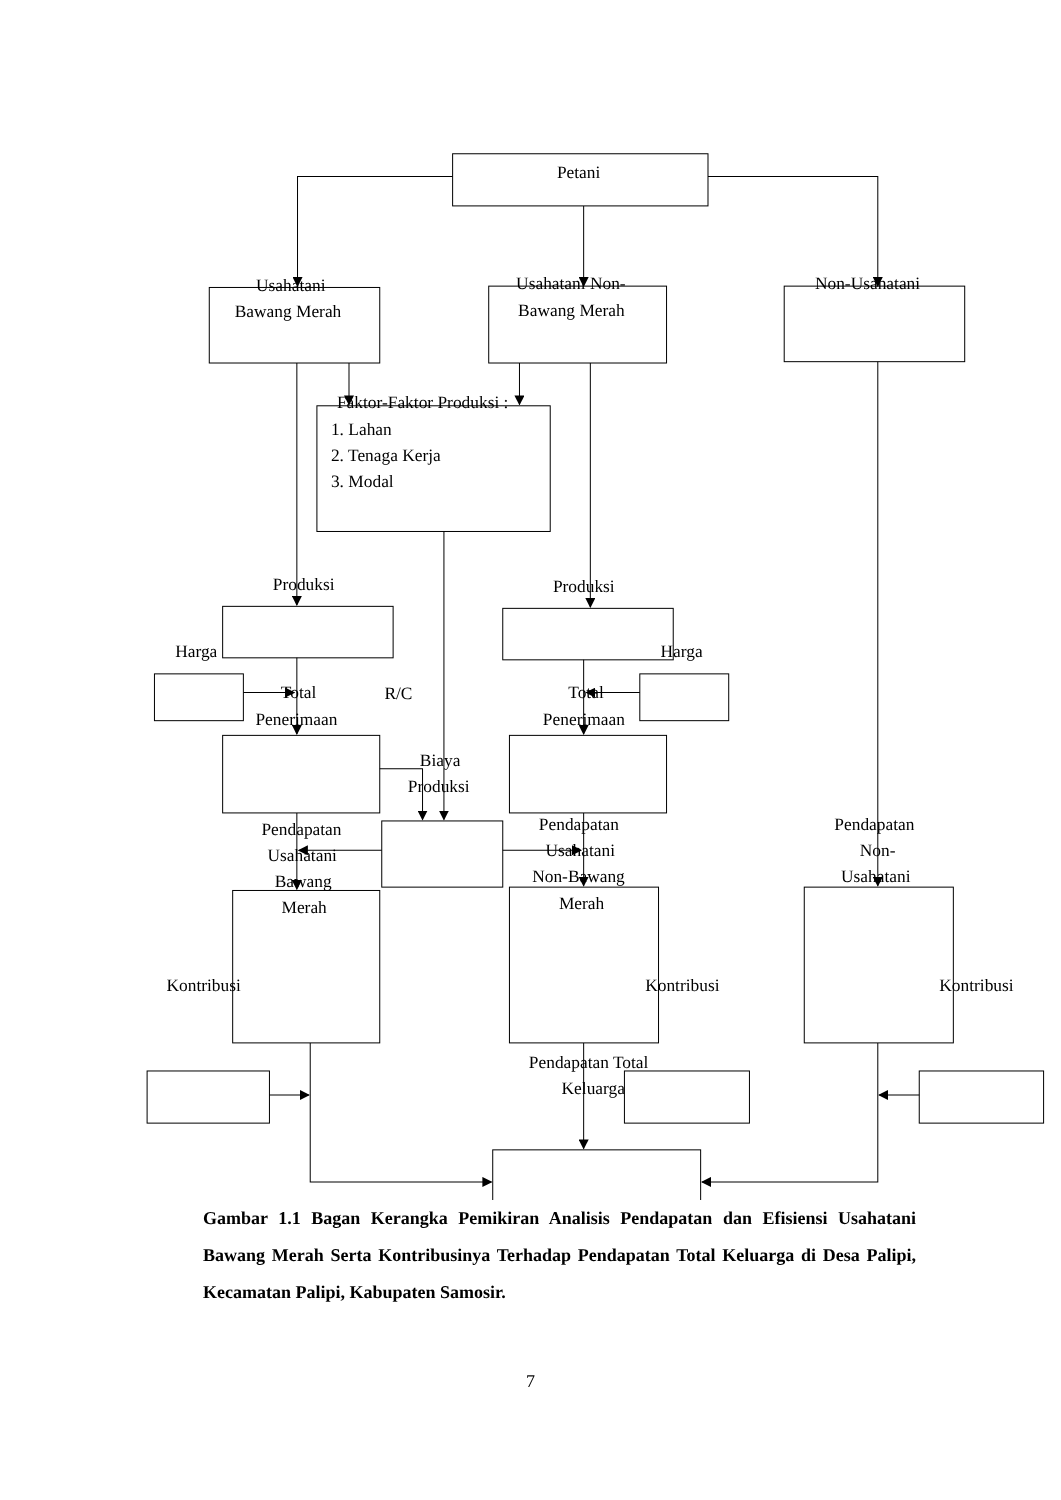Petani
Usahatani
Bawang Merah
Usahatani Non-
Bawang Merah
Non-Usahatani
Faktor-Faktor Produksi :
1. Lahan
2. Tenaga Kerja
3. Modal
Produksi
Produksi
Harga
Harga
Total
Penerimaan
R/C
Total
Penerimaan
Biaya
Produksi
Pendapatan
Usahatani
Bawang
Merah
Pendapatan
Usahatani
Non-Bawang
Merah
Pendapatan
Non-
Usahatani
Kontribusi
Kontribusi
Kontribusi
Pendapatan Total
Keluarga
Gambar 1.1 Bagan Kerangka Pemikiran Analisis Pendapatan dan Efisiensi Usahatani Bawang Merah Serta Kontribusinya Terhadap Pendapatan Total Keluarga di Desa Palipi, Kecamatan Palipi, Kabupaten Samosir.
7